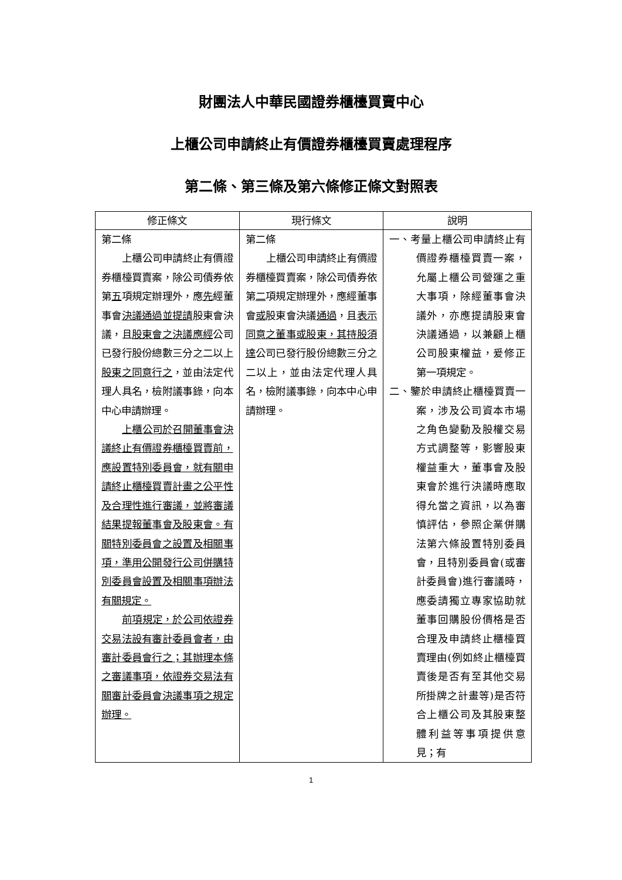財團法人中華民國證券櫃檯買賣中心
上櫃公司申請終止有價證券櫃檯買賣處理程序
第二條、第三條及第六條修正條文對照表
| 修正條文 | 現行條文 | 說明 |
| --- | --- | --- |
| 第二條 上櫃公司申請終止有價證券櫃檯買賣案，除公司債券依第 五 項規定辦理外，應 先 經董事會 決議通過並提請 股東會決議，且 股東會之決議應經 公司已發行股份總數三分之二以上 股東之同意行之 ，並由法定代理人具名，檢附議事錄，向本中心申請辦理。 上櫃公司於召開董事會決議終止有價證券櫃檯買賣前，應設置特別委員會，就有關申請終止櫃檯買賣計畫之公平性及合理性進行審議，並將審議結果提報董事會及股東會。有關特別委員會之設置及相關事項，準用公開發行公司併購特別委員會設置及相關事項辦法有關規定。 前項規定，於公司依證券交易法設有審計委員會者，由審計委員會行之；其辦理本條之審議事項，依證券交易法有關審計委員會決議事項之規定辦理。 | 第二條 上櫃公司申請終止有價證券櫃檯買賣案，除公司債券依第 二 項規定辦理外，應經董事會 或 股東會決議 通過 ，且 表示同意之董事或股東，其持股須達 公司已發行股份總數三分之二以上，並由法定代理人具名，檢附議事錄，向本中心申請辦理。 | 一、考量上櫃公司申請終止有價證券櫃檯買賣一案，允屬上櫃公司營運之重大事項，除經董事會決議外，亦應提請股東會決議通過，以兼顧上櫃公司股東權益，爰修正第一項規定。 二、鑒於申請終止櫃檯買賣一案，涉及公司資本市場之角色變動及股權交易方式調整等，影響股東權益重大，董事會及股東會於進行決議時應取得允當之資訊，以為審慎評估，參照企業併購法第六條設置特別委員會，且特別委員會(或審計委員會)進行審議時，應委請獨立專家協助就董事回購股份價格是否合理及申請終止櫃檯買賣理由(例如終止櫃檯買賣後是否有至其他交易所掛牌之計畫等)是否符合上櫃公司及其股東整體利益等事項提供意見；有 |
1